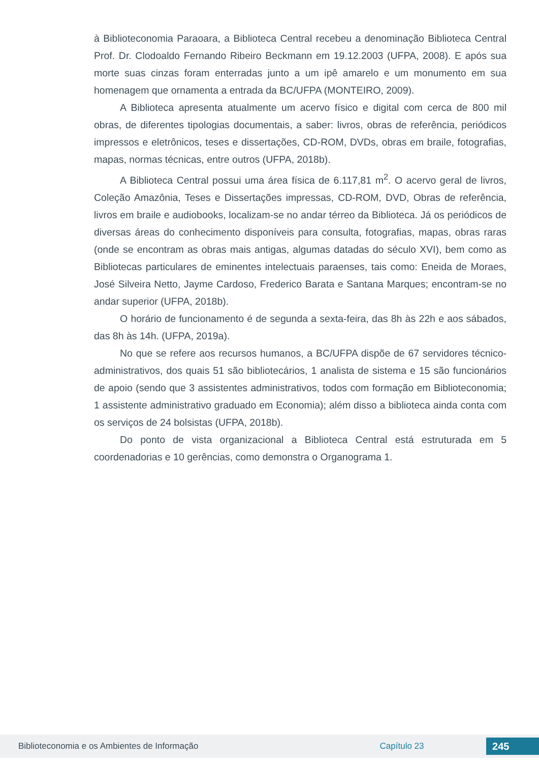à Biblioteconomia Paraoara, a Biblioteca Central recebeu a denominação Biblioteca Central Prof. Dr. Clodoaldo Fernando Ribeiro Beckmann em 19.12.2003 (UFPA, 2008). E após sua morte suas cinzas foram enterradas junto a um ipê amarelo e um monumento em sua homenagem que ornamenta a entrada da BC/UFPA (MONTEIRO, 2009).
A Biblioteca apresenta atualmente um acervo físico e digital com cerca de 800 mil obras, de diferentes tipologias documentais, a saber: livros, obras de referência, periódicos impressos e eletrônicos, teses e dissertações, CD-ROM, DVDs, obras em braile, fotografias, mapas, normas técnicas, entre outros (UFPA, 2018b).
A Biblioteca Central possui uma área física de 6.117,81 m<sup>2</sup>. O acervo geral de livros, Coleção Amazônia, Teses e Dissertações impressas, CD-ROM, DVD, Obras de referência, livros em braile e audiobooks, localizam-se no andar térreo da Biblioteca. Já os periódicos de diversas áreas do conhecimento disponíveis para consulta, fotografias, mapas, obras raras (onde se encontram as obras mais antigas, algumas datadas do século XVI), bem como as Bibliotecas particulares de eminentes intelectuais paraenses, tais como: Eneida de Moraes, José Silveira Netto, Jayme Cardoso, Frederico Barata e Santana Marques; encontram-se no andar superior (UFPA, 2018b).
O horário de funcionamento é de segunda a sexta-feira, das 8h às 22h e aos sábados, das 8h às 14h. (UFPA, 2019a).
No que se refere aos recursos humanos, a BC/UFPA dispõe de 67 servidores técnico-administrativos, dos quais 51 são bibliotecários, 1 analista de sistema e 15 são funcionários de apoio (sendo que 3 assistentes administrativos, todos com formação em Biblioteconomia; 1 assistente administrativo graduado em Economia); além disso a biblioteca ainda conta com os serviços de 24 bolsistas (UFPA, 2018b).
Do ponto de vista organizacional a Biblioteca Central está estruturada em 5 coordenadorias e 10 gerências, como demonstra o Organograma 1.
Biblioteconomia e os Ambientes de Informação Capítulo 23
245